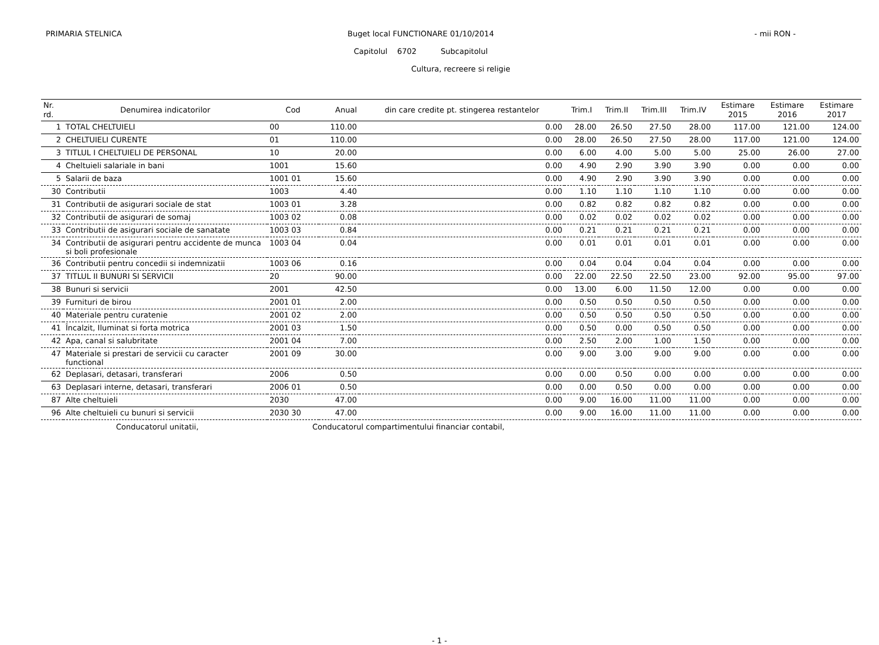PRIMARIA STELNICA Buget local FUNCTIONARE 01/10/2014
Capitolul 6702 Subcapitolul
Cultura, recreere si religie
- mii RON -
| Nr. rd. | Denumirea indicatorilor | Cod | Anual | din care credite pt. stingerea restantelor | Trim.I | Trim.II | Trim.III | Trim.IV | Estimare 2015 | Estimare 2016 | Estimare 2017 |
| --- | --- | --- | --- | --- | --- | --- | --- | --- | --- | --- | --- |
| 1 | TOTAL CHELTUIELI | 00 | 110.00 | 0.00 | 28.00 | 26.50 | 27.50 | 28.00 | 117.00 | 121.00 | 124.00 |
| 2 | CHELTUIELI CURENTE | 01 | 110.00 | 0.00 | 28.00 | 26.50 | 27.50 | 28.00 | 117.00 | 121.00 | 124.00 |
| 3 | TITLUL I CHELTUIELI DE PERSONAL | 10 | 20.00 | 0.00 | 6.00 | 4.00 | 5.00 | 5.00 | 25.00 | 26.00 | 27.00 |
| 4 | Cheltuieli salariale in bani | 1001 | 15.60 | 0.00 | 4.90 | 2.90 | 3.90 | 3.90 | 0.00 | 0.00 | 0.00 |
| 5 | Salarii de baza | 1001 01 | 15.60 | 0.00 | 4.90 | 2.90 | 3.90 | 3.90 | 0.00 | 0.00 | 0.00 |
| 30 | Contributii | 1003 | 4.40 | 0.00 | 1.10 | 1.10 | 1.10 | 1.10 | 0.00 | 0.00 | 0.00 |
| 31 | Contributii de asigurari sociale de stat | 1003 01 | 3.28 | 0.00 | 0.82 | 0.82 | 0.82 | 0.82 | 0.00 | 0.00 | 0.00 |
| 32 | Contributii de asigurari de somaj | 1003 02 | 0.08 | 0.00 | 0.02 | 0.02 | 0.02 | 0.02 | 0.00 | 0.00 | 0.00 |
| 33 | Contributii de asigurari sociale de sanatate | 1003 03 | 0.84 | 0.00 | 0.21 | 0.21 | 0.21 | 0.21 | 0.00 | 0.00 | 0.00 |
| 34 | Contributii de asigurari pentru accidente de munca si boli profesionale | 1003 04 | 0.04 | 0.00 | 0.01 | 0.01 | 0.01 | 0.01 | 0.00 | 0.00 | 0.00 |
| 36 | Contributii pentru concedii si indemnizatii | 1003 06 | 0.16 | 0.00 | 0.04 | 0.04 | 0.04 | 0.04 | 0.00 | 0.00 | 0.00 |
| 37 | TITLUL II BUNURI SI SERVICII | 20 | 90.00 | 0.00 | 22.00 | 22.50 | 22.50 | 23.00 | 92.00 | 95.00 | 97.00 |
| 38 | Bunuri si servicii | 2001 | 42.50 | 0.00 | 13.00 | 6.00 | 11.50 | 12.00 | 0.00 | 0.00 | 0.00 |
| 39 | Furnituri de birou | 2001 01 | 2.00 | 0.00 | 0.50 | 0.50 | 0.50 | 0.50 | 0.00 | 0.00 | 0.00 |
| 40 | Materiale pentru curatenie | 2001 02 | 2.00 | 0.00 | 0.50 | 0.50 | 0.50 | 0.50 | 0.00 | 0.00 | 0.00 |
| 41 | Încalzit, Iluminat si forta motrica | 2001 03 | 1.50 | 0.00 | 0.50 | 0.00 | 0.50 | 0.50 | 0.00 | 0.00 | 0.00 |
| 42 | Apa, canal si salubritate | 2001 04 | 7.00 | 0.00 | 2.50 | 2.00 | 1.00 | 1.50 | 0.00 | 0.00 | 0.00 |
| 47 | Materiale si prestari de servicii cu caracter functional | 2001 09 | 30.00 | 0.00 | 9.00 | 3.00 | 9.00 | 9.00 | 0.00 | 0.00 | 0.00 |
| 62 | Deplasari, detasari, transferari | 2006 | 0.50 | 0.00 | 0.00 | 0.50 | 0.00 | 0.00 | 0.00 | 0.00 | 0.00 |
| 63 | Deplasari interne, detasari, transferari | 2006 01 | 0.50 | 0.00 | 0.00 | 0.50 | 0.00 | 0.00 | 0.00 | 0.00 | 0.00 |
| 87 | Alte cheltuieli | 2030 | 47.00 | 0.00 | 9.00 | 16.00 | 11.00 | 11.00 | 0.00 | 0.00 | 0.00 |
| 96 | Alte cheltuieli cu bunuri si servicii | 2030 30 | 47.00 | 0.00 | 9.00 | 16.00 | 11.00 | 11.00 | 0.00 | 0.00 | 0.00 |
Conducatorul unitatii, Conducatorul compartimentului financiar contabil,
- 1 -